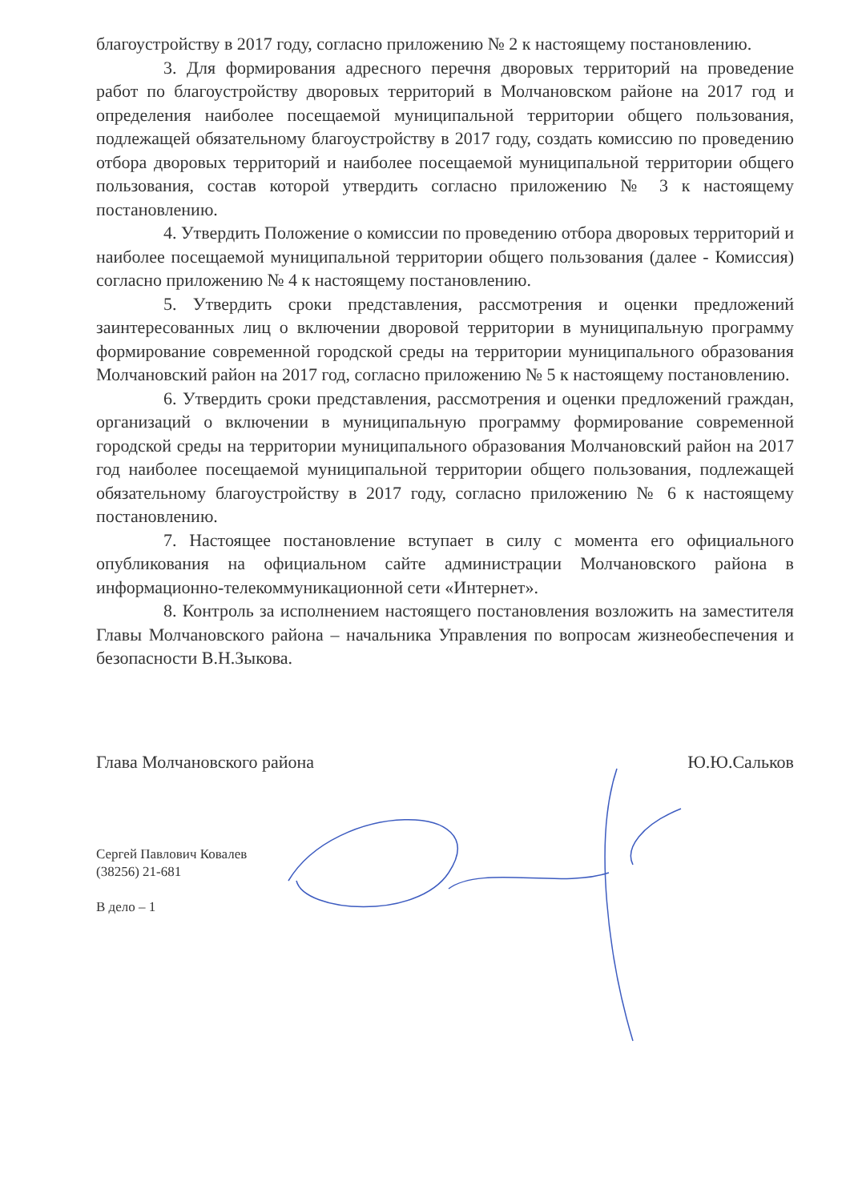благоустройству в 2017 году, согласно приложению № 2 к настоящему постановлению.
3. Для формирования адресного перечня дворовых территорий на проведение работ по благоустройству дворовых территорий в Молчановском районе на 2017 год и определения наиболее посещаемой муниципальной территории общего пользования, подлежащей обязательному благоустройству в 2017 году, создать комиссию по проведению отбора дворовых территорий и наиболее посещаемой муниципальной территории общего пользования, состав которой утвердить согласно приложению № 3 к настоящему постановлению.
4. Утвердить Положение о комиссии по проведению отбора дворовых территорий и наиболее посещаемой муниципальной территории общего пользования (далее - Комиссия) согласно приложению № 4 к настоящему постановлению.
5. Утвердить сроки представления, рассмотрения и оценки предложений заинтересованных лиц о включении дворовой территории в муниципальную программу формирование современной городской среды на территории муниципального образования Молчановский район на 2017 год, согласно приложению № 5 к настоящему постановлению.
6. Утвердить сроки представления, рассмотрения и оценки предложений граждан, организаций о включении в муниципальную программу формирование современной городской среды на территории муниципального образования Молчановский район на 2017 год наиболее посещаемой муниципальной территории общего пользования, подлежащей обязательному благоустройству в 2017 году, согласно приложению № 6 к настоящему постановлению.
7. Настоящее постановление вступает в силу с момента его официального опубликования на официальном сайте администрации Молчановского района в информационно-телекоммуникационной сети «Интернет».
8. Контроль за исполнением настоящего постановления возложить на заместителя Главы Молчановского района – начальника Управления по вопросам жизнеобеспечения и безопасности В.Н.Зыкова.
Глава Молчановского района Ю.Ю.Сальков
Сергей Павлович Ковалев
(38256) 21-681
В дело – 1